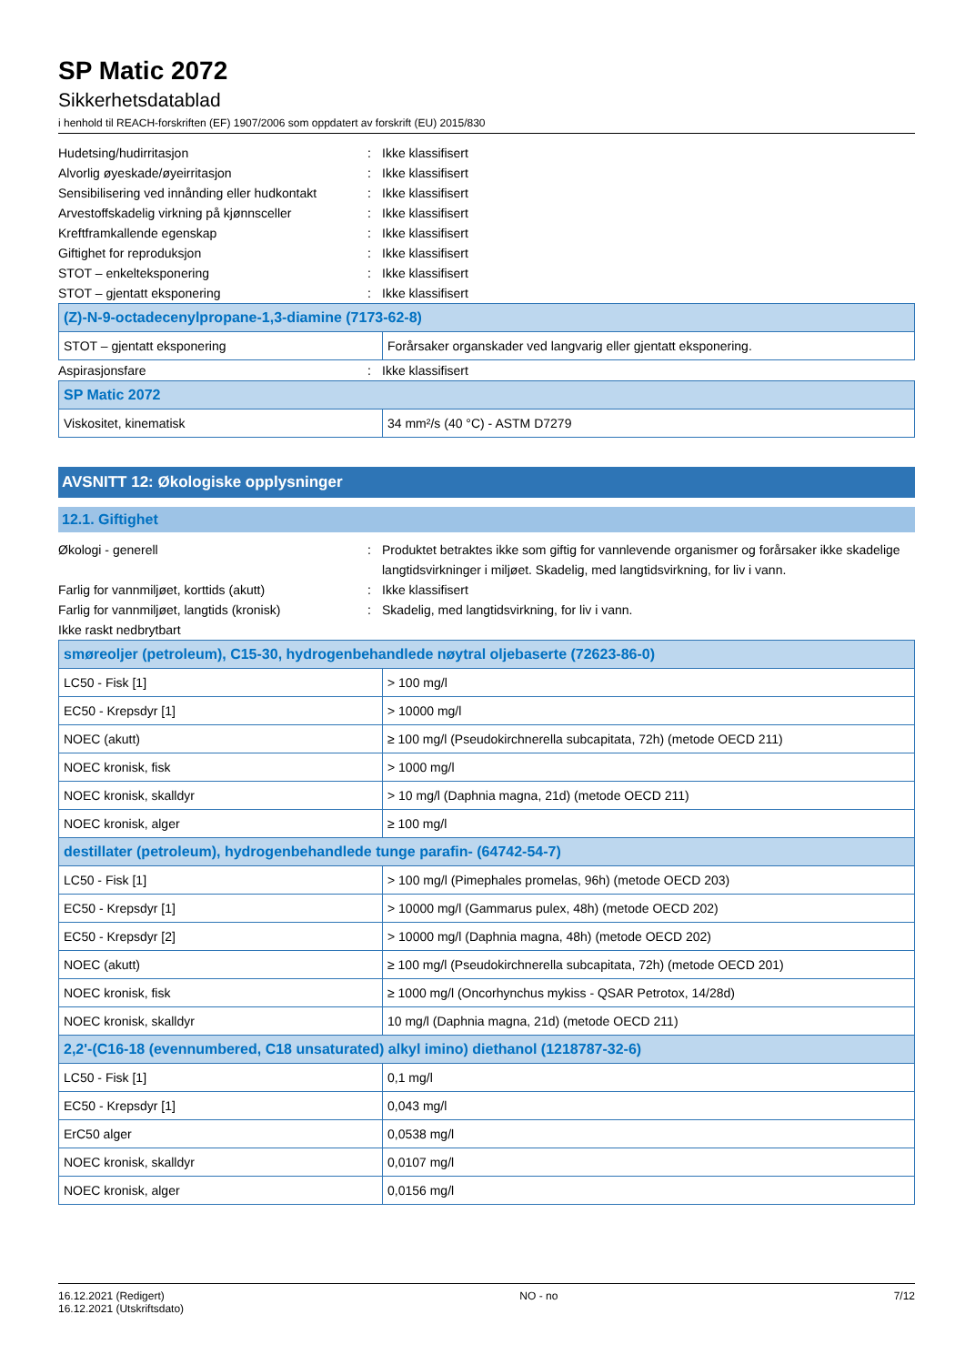SP Matic 2072
Sikkerhetsdatablad
i henhold til REACH-forskriften (EF) 1907/2006 som oppdatert av forskrift (EU) 2015/830
Hudetsing/hudirritasjon: Ikke klassifisert
Alvorlig øyeskade/øyeirritasjon: Ikke klassifisert
Sensibilisering ved innånding eller hudkontakt: Ikke klassifisert
Arvestoffskadelig virkning på kjønnsceller: Ikke klassifisert
Kreftframkallende egenskap: Ikke klassifisert
Giftighet for reproduksjon: Ikke klassifisert
STOT – enkelteksponering: Ikke klassifisert
STOT – gjentatt eksponering: Ikke klassifisert
| (Z)-N-9-octadecenylpropane-1,3-diamine (7173-62-8) | |
| --- | --- |
| STOT – gjentatt eksponering | Forårsaker organskader ved langvarig eller gjentatt eksponering. |
Aspirasjonsfare: Ikke klassifisert
| SP Matic 2072 | |
| --- | --- |
| Viskositet, kinematisk | 34 mm²/s (40 °C) - ASTM D7279 |
AVSNITT 12: Økologiske opplysninger
12.1. Giftighet
Økologi - generell: Produktet betraktes ikke som giftig for vannlevende organismer og forårsaker ikke skadelige langtidsvirkninger i miljøet. Skadelig, med langtidsvirkning, for liv i vann.
Farlig for vannmiljøet, korttids (akutt): Ikke klassifisert
Farlig for vannmiljøet, langtids (kronisk): Skadelig, med langtidsvirkning, for liv i vann.
Ikke raskt nedbrytbart
| smøreoljer (petroleum), C15-30, hydrogenbehandlede nøytral oljebaserte (72623-86-0) | |
| --- | --- |
| LC50 - Fisk [1] | > 100 mg/l |
| EC50 - Krepsdyr [1] | > 10000 mg/l |
| NOEC (akutt) | ≥ 100 mg/l (Pseudokirchnerella subcapitata, 72h) (metode OECD 211) |
| NOEC kronisk, fisk | > 1000 mg/l |
| NOEC kronisk, skalldyr | > 10 mg/l (Daphnia magna, 21d) (metode OECD 211) |
| NOEC kronisk, alger | ≥ 100 mg/l |
| destillater (petroleum), hydrogenbehandlede tunge parafin- (64742-54-7) | |
| LC50 - Fisk [1] | > 100 mg/l (Pimephales promelas, 96h) (metode OECD 203) |
| EC50 - Krepsdyr [1] | > 10000 mg/l (Gammarus pulex, 48h) (metode OECD 202) |
| EC50 - Krepsdyr [2] | > 10000 mg/l (Daphnia magna, 48h) (metode OECD 202) |
| NOEC (akutt) | ≥ 100 mg/l (Pseudokirchnerella subcapitata, 72h) (metode OECD 201) |
| NOEC kronisk, fisk | ≥ 1000 mg/l (Oncorhynchus mykiss - QSAR Petrotox, 14/28d) |
| NOEC kronisk, skalldyr | 10 mg/l (Daphnia magna, 21d) (metode OECD 211) |
| 2,2'-(C16-18 (evennumbered, C18 unsaturated) alkyl imino) diethanol (1218787-32-6) | |
| LC50 - Fisk [1] | 0,1 mg/l |
| EC50 - Krepsdyr [1] | 0,043 mg/l |
| ErC50 alger | 0,0538 mg/l |
| NOEC kronisk, skalldyr | 0,0107 mg/l |
| NOEC kronisk, alger | 0,0156 mg/l |
16.12.2021 (Redigert)
16.12.2021 (Utskriftsdato)
NO - no 7/12